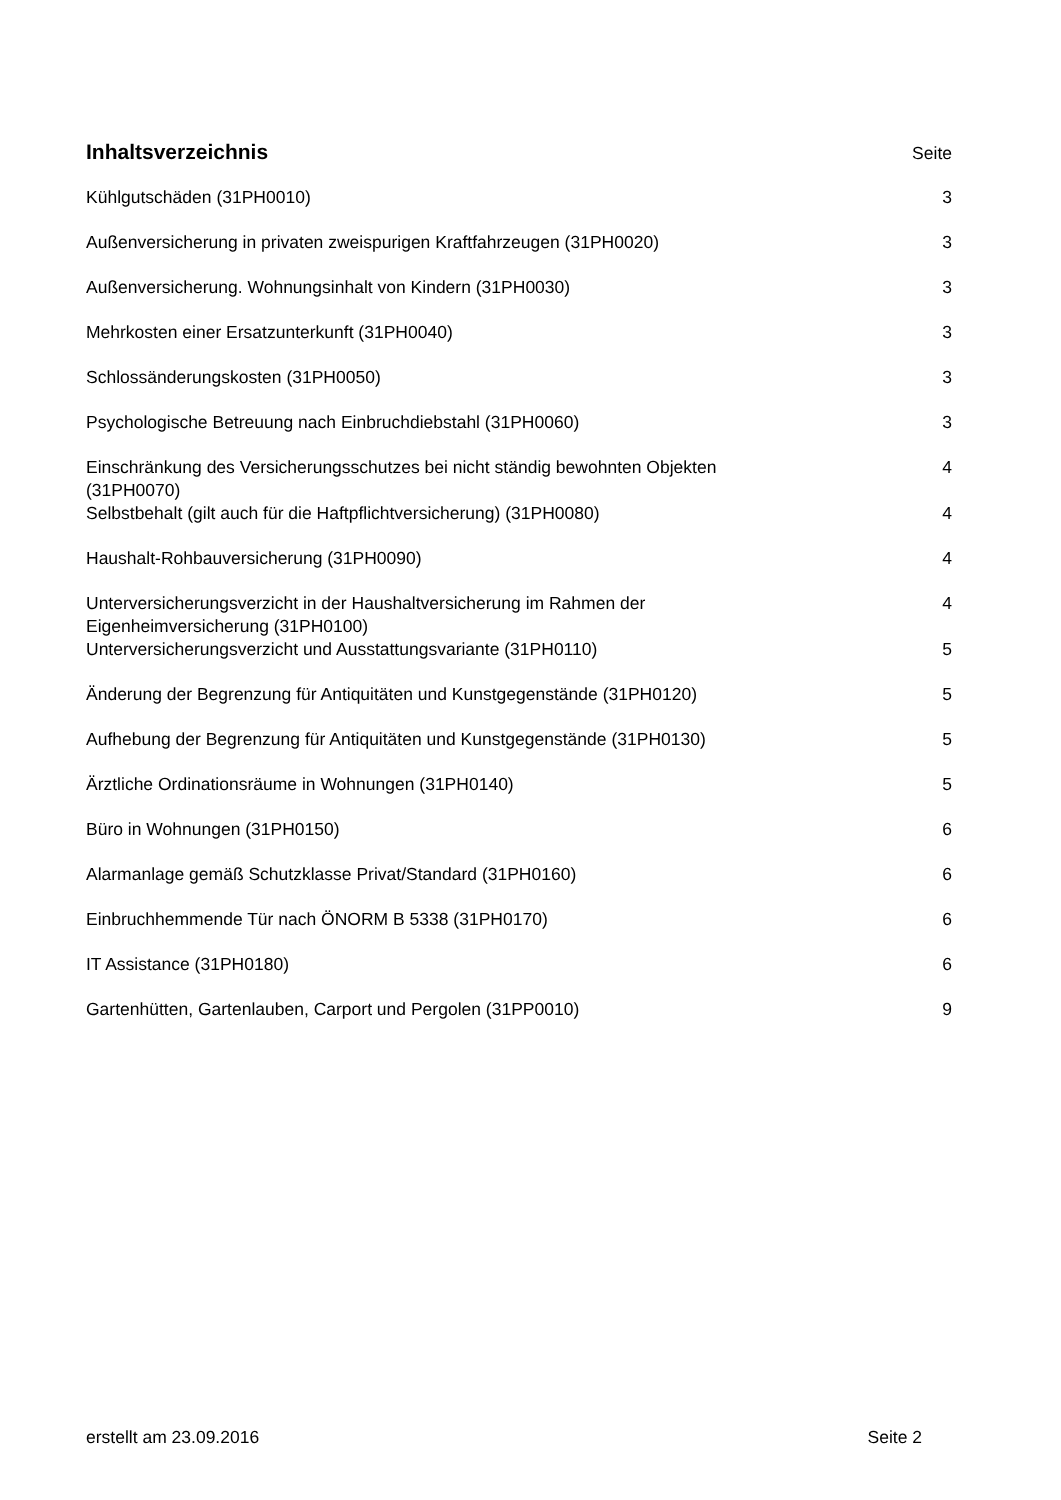Inhaltsverzeichnis
Seite
Kühlgutschäden (31PH0010) 3
Außenversicherung in privaten zweispurigen Kraftfahrzeugen (31PH0020) 3
Außenversicherung. Wohnungsinhalt von Kindern (31PH0030) 3
Mehrkosten einer Ersatzunterkunft (31PH0040) 3
Schlossänderungskosten (31PH0050) 3
Psychologische Betreuung nach Einbruchdiebstahl (31PH0060) 3
Einschränkung des Versicherungsschutzes bei nicht ständig bewohnten Objekten (31PH0070) 4
Selbstbehalt (gilt auch für die Haftpflichtversicherung) (31PH0080) 4
Haushalt-Rohbauversicherung (31PH0090) 4
Unterversicherungsverzicht in der Haushaltversicherung im Rahmen der Eigenheimversicherung (31PH0100) 4
Unterversicherungsverzicht und Ausstattungsvariante (31PH0110) 5
Änderung der Begrenzung für Antiquitäten und Kunstgegenstände (31PH0120) 5
Aufhebung der Begrenzung für Antiquitäten und Kunstgegenstände (31PH0130) 5
Ärztliche Ordinationsräume in Wohnungen (31PH0140) 5
Büro in Wohnungen (31PH0150) 6
Alarmanlage gemäß Schutzklasse Privat/Standard (31PH0160) 6
Einbruchhemmende Tür nach ÖNORM B 5338 (31PH0170) 6
IT Assistance (31PH0180) 6
Gartenhütten, Gartenlauben, Carport und Pergolen (31PP0010) 9
erstellt am 23.09.2016 Seite 2